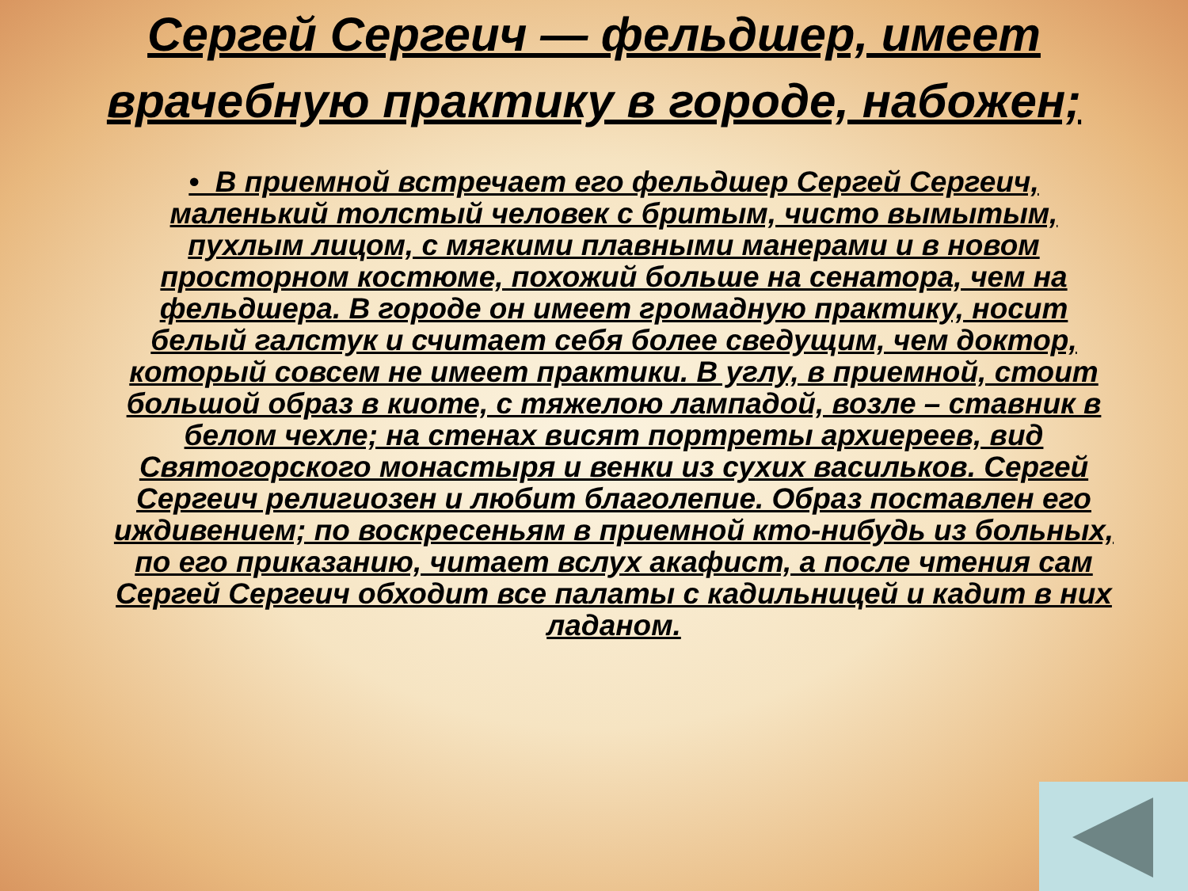Сергей Сергеич — фельдшер, имеет врачебную практику в городе, набожен;
• В приемной встречает его фельдшер Сергей Сергеич, маленький толстый человек с бритым, чисто вымытым, пухлым лицом, с мягкими плавными манерами и в новом просторном костюме, похожий больше на сенатора, чем на фельдшера. В городе он имеет громадную практику, носит белый галстук и считает себя более сведущим, чем доктор, который совсем не имеет практики. В углу, в приемной, стоит большой образ в киоте, с тяжелою лампадой, возле – ставник в белом чехле; на стенах висят портреты архиереев, вид Святогорского монастыря и венки из сухих васильков. Сергей Сергеич религиозен и любит благолепие. Образ поставлен его иждивением; по воскресеньям в приемной кто-нибудь из больных, по его приказанию, читает вслух акафист, а после чтения сам Сергей Сергеич обходит все палаты с кадильницей и кадит в них ладаном.